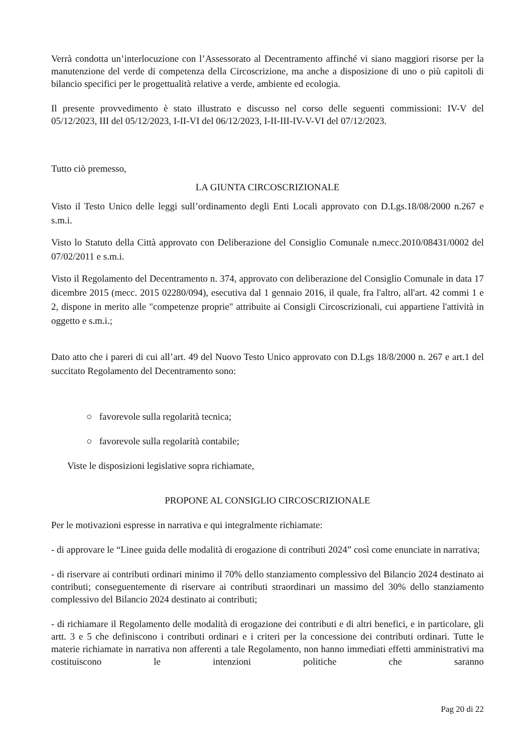Verrà condotta un’interlocuzione con l’Assessorato al Decentramento affinché vi siano maggiori risorse per la manutenzione del verde di competenza della Circoscrizione, ma anche a disposizione di uno o più capitoli di bilancio specifici per le progettualità relative a verde, ambiente ed ecologia.
Il presente provvedimento è stato illustrato e discusso nel corso delle seguenti commissioni: IV-V del 05/12/2023, III del 05/12/2023, I-II-VI del 06/12/2023, I-II-III-IV-V-VI del 07/12/2023.
Tutto ciò premesso,
LA GIUNTA CIRCOSCRIZIONALE
Visto il Testo Unico delle leggi sull’ordinamento degli Enti Locali approvato con D.Lgs.18/08/2000 n.267 e s.m.i.
Visto lo Statuto della Città approvato con Deliberazione del Consiglio Comunale n.mecc.2010/08431/0002 del 07/02/2011 e s.m.i.
Visto il Regolamento del Decentramento n. 374, approvato con deliberazione del Consiglio Comunale in data 17 dicembre 2015 (mecc. 2015 02280/094), esecutiva dal 1 gennaio 2016, il quale, fra l'altro, all'art. 42 commi 1 e 2, dispone in merito alle "competenze proprie" attribuite ai Consigli Circoscrizionali, cui appartiene l'attività in oggetto e s.m.i.;
Dato atto che i pareri di cui all’art. 49 del Nuovo Testo Unico approvato con D.Lgs 18/8/2000 n. 267 e art.1 del succitato Regolamento del Decentramento sono:
○ favorevole sulla regolarità tecnica;
○ favorevole sulla regolarità contabile;
Viste le disposizioni legislative sopra richiamate,
PROPONE AL CONSIGLIO CIRCOSCRIZIONALE
Per le motivazioni espresse in narrativa e qui integralmente richiamate:
- di approvare le “Linee guida delle modalità di erogazione di contributi 2024” così come enunciate in narrativa;
- di riservare ai contributi ordinari minimo il 70% dello stanziamento complessivo del Bilancio 2024 destinato ai contributi; conseguentemente di riservare ai contributi straordinari un massimo del 30% dello stanziamento complessivo del Bilancio 2024 destinato ai contributi;
- di richiamare il Regolamento delle modalità di erogazione dei contributi e di altri benefici, e in particolare, gli artt. 3 e 5 che definiscono i contributi ordinari e i criteri per la concessione dei contributi ordinari. Tutte le materie richiamate in narrativa non afferenti a tale Regolamento, non hanno immediati effetti amministrativi ma costituiscono le intenzioni politiche che saranno
Pag 20 di 22